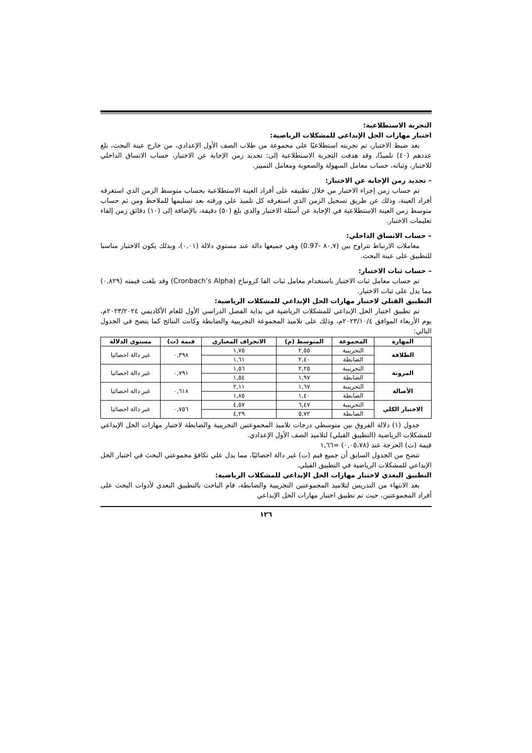التجربة الاستطلاعية:
اختبار مهارات الحل الإبداعي للمشكلات الرياضية:
بعد ضبط الاختبار، تم تجربته استطلاعيًا على مجموعة من طلاب الصف الأول الإعدادي، من خارج عينة البحث، بلغ عددهم (٤٠) تلميذًا، وقد هدفت التجربة الاستطلاعية إلى: تحديد زمن الإجابة عن الاختبار، حساب الاتساق الداخلي للاختبار، وثباته، حساب معامل السهولة والصعوبة ومعامل التمييز.
– تحديد زمن الإجابة عن الاختبار:
تم حساب زمن إجراء الاختبار من خلال تطبيقه على أفراد العينة الاستطلاعية بحساب متوسط الزمن الذي استغرقه أفراد العينة، وذلك عن طريق تسجيل الزمن الذي استغرقه كل تلميذ علي ورقته بعد تسليمها للملاحظ ومن ثم حساب متوسط زمن العينة الاستطلاعية في الإجابة عن أسئلة الاختبار والذي بلغ (٥٠) دقيقة، بالإضافة إلى (١٠) دقائق زمن إلقاء تعليمات الاختبار.
– حساب الاتساق الداخلي:
معاملات الارتباط تتراوح بين (٨٠,٧ -0.97) وهي جميعها دالة عند مستوي دلالة (٠,٠١)، وبذلك يكون الاختبار مناسبا للتطبيق على عينة البحث.
– حساب ثبات الاختبار:
تم حساب معامل ثبات الاختبار باستخدام معامل ثبات الفا كرونباخ (Cronbach’s Alpha) وقد بلغت قيمته (٠,٨٢٩) مما يدل على ثبات الاختبار.
التطبيق القبلي لاختبار مهارات الحل الإبداعي للمشكلات الرياضية:
تم تطبيق اختبار الحل الإبداعي للمشكلات الرياضية في بداية الفصل الدراسي الأول للعام الأكاديمي ٢٠٢٣/٢٠٢٤م، يوم الأربعاء الموافق ٢٠٢٣/١٠/٤م، وذلك على تلاميذ المجموعة التجريبية والضابطة وكانت النتائج كما يتضح في الجدول التالي:
| المهارة | المجموعة | المتوسط (م) | الانحراف المعياري | قيمة (ت) | مستوي الدلالة |
| --- | --- | --- | --- | --- | --- |
| الطلاقة | التجريبية | ٢,٥٥ | ١,٧٥ | ٠,٣٩٨ | غير دالة احصائيا |
| | الضابطة | ٢,٤٠ | ١,٦١ | | |
| المرونة | التجريبية | ٢,٢٥ | ١,٥٦ | ٠,٧٩١ | غير دالة احصائيا |
| | الضابطة | ١,٩٧ | ١,٥٤ | | |
| الأصالة | التجريبية | ١,٦٧ | ٢,١١ | ٠,٦١٨ | غير دالة احصائيا |
| | الضابطة | ١,٤٠ | ١,٨٥ | | |
| الاختبار الكلي | التجريبية | ٦,٤٧ | ٤,٥٧ | ٠,٧٥٦ | غير دالة احصائيا |
| | الضابطة | ٥,٧٢ | ٤,٢٩ | | |
جدول (١) دلالة الفروق بين متوسطي درجات تلاميذ المجموعتين التجريبية والضابطة لاختبار مهارات الحل الإبداعي للمشكلات الرياضية (التطبيق القبلي) لتلاميذ الصف الأول الإعدادي.
قيمة (ت) الحرجة عند (٠,٠٥،٧٨) =١,٦٦
تتضح من الجدول السابق أن جميع قيم (ت) غير دالة احصائيًا، مما يدل علي تكافؤ مجموعتي البحث في اختبار الحل الإبداعي للمشكلات الرياضية في التطبيق القبلي.
التطبيق البعدي لاختبار مهارات الحل الإبداعي للمشكلات الرياضية:
بعد الانتهاء من التدريس لتلاميذ المجموعتين التجريبية والضابطة، قام الباحث بالتطبيق البعدي لأدوات البحث على أفراد المجموعتين، حيث تم تطبيق اختبار مهارات الحل الإبداعي
١٢٦